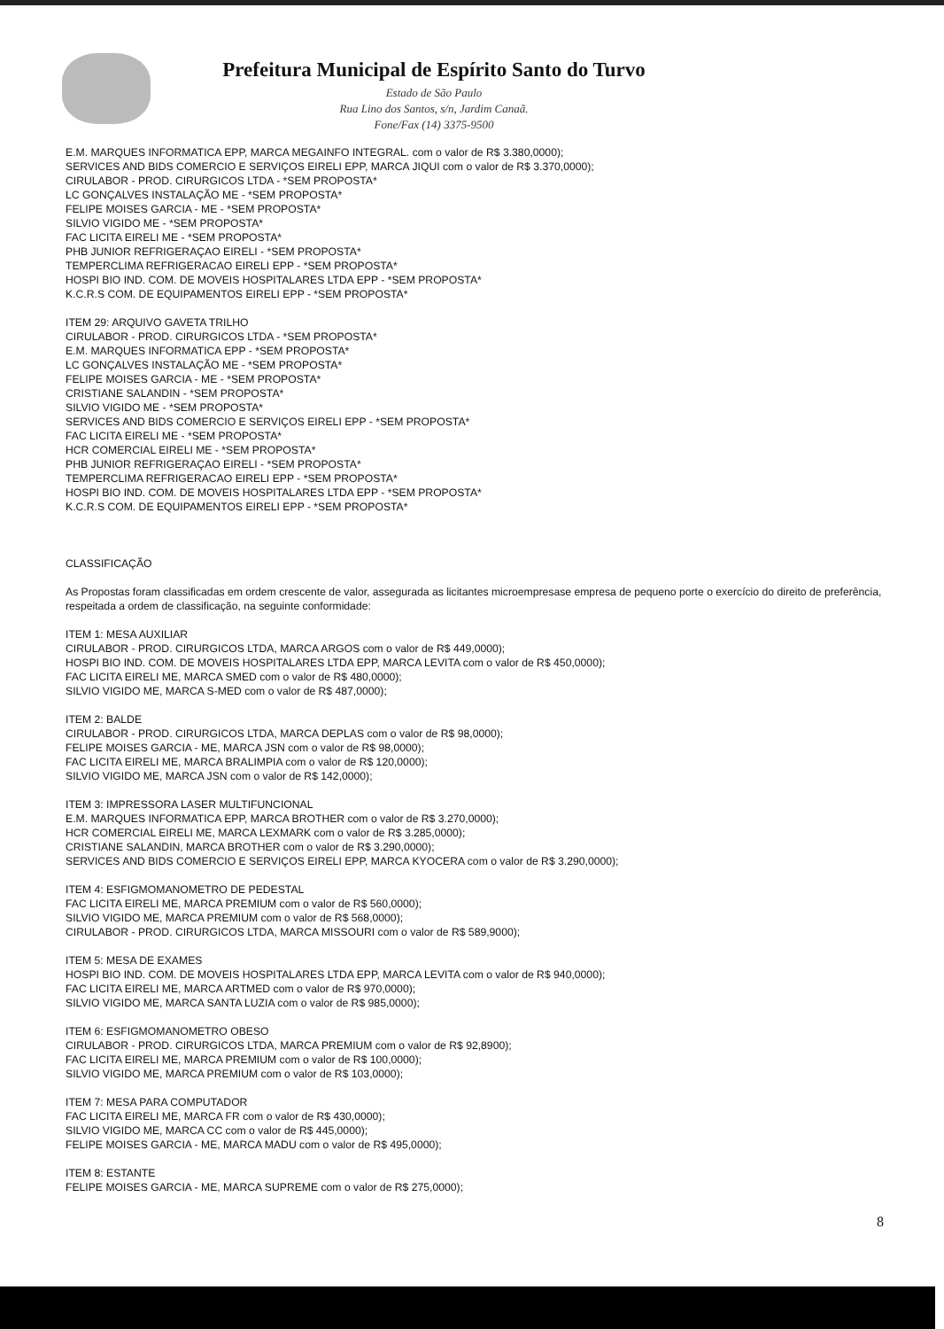Prefeitura Municipal de Espírito Santo do Turvo
Estado de São Paulo
Rua Lino dos Santos, s/n, Jardim Canaã.
Fone/Fax (14) 3375-9500
E.M. MARQUES INFORMATICA EPP, MARCA MEGAINFO INTEGRAL. com o valor de R$ 3.380,0000);
SERVICES AND BIDS COMERCIO E SERVIÇOS EIRELI EPP, MARCA JIQUI com o valor de R$ 3.370,0000);
CIRULABOR - PROD. CIRURGICOS LTDA - *SEM PROPOSTA*
LC GONÇALVES INSTALAÇÃO ME - *SEM PROPOSTA*
FELIPE MOISES GARCIA - ME - *SEM PROPOSTA*
SILVIO VIGIDO ME - *SEM PROPOSTA*
FAC LICITA EIRELI ME - *SEM PROPOSTA*
PHB JUNIOR REFRIGERAÇAO EIRELI - *SEM PROPOSTA*
TEMPERCLIMA REFRIGERACAO EIRELI EPP - *SEM PROPOSTA*
HOSPI BIO IND. COM. DE MOVEIS HOSPITALARES LTDA EPP - *SEM PROPOSTA*
K.C.R.S COM. DE EQUIPAMENTOS EIRELI EPP - *SEM PROPOSTA*
ITEM 29: ARQUIVO GAVETA TRILHO
CIRULABOR - PROD. CIRURGICOS LTDA - *SEM PROPOSTA*
E.M. MARQUES INFORMATICA EPP - *SEM PROPOSTA*
LC GONÇALVES INSTALAÇÃO ME - *SEM PROPOSTA*
FELIPE MOISES GARCIA - ME - *SEM PROPOSTA*
CRISTIANE SALANDIN - *SEM PROPOSTA*
SILVIO VIGIDO ME - *SEM PROPOSTA*
SERVICES AND BIDS COMERCIO E SERVIÇOS EIRELI EPP - *SEM PROPOSTA*
FAC LICITA EIRELI ME - *SEM PROPOSTA*
HCR COMERCIAL EIRELI ME - *SEM PROPOSTA*
PHB JUNIOR REFRIGERAÇAO EIRELI - *SEM PROPOSTA*
TEMPERCLIMA REFRIGERACAO EIRELI EPP - *SEM PROPOSTA*
HOSPI BIO IND. COM. DE MOVEIS HOSPITALARES LTDA EPP - *SEM PROPOSTA*
K.C.R.S COM. DE EQUIPAMENTOS EIRELI EPP - *SEM PROPOSTA*
CLASSIFICAÇÃO
As Propostas foram classificadas em ordem crescente de valor, assegurada as licitantes microempresase empresa de pequeno porte o exercício do direito de preferência, respeitada a ordem de classificação, na seguinte conformidade:
ITEM 1: MESA AUXILIAR
CIRULABOR - PROD. CIRURGICOS LTDA, MARCA ARGOS com o valor de R$ 449,0000);
HOSPI BIO IND. COM. DE MOVEIS HOSPITALARES LTDA EPP, MARCA LEVITA com o valor de R$ 450,0000);
FAC LICITA EIRELI ME, MARCA SMED com o valor de R$ 480,0000);
SILVIO VIGIDO ME, MARCA S-MED com o valor de R$ 487,0000);
ITEM 2: BALDE
CIRULABOR - PROD. CIRURGICOS LTDA, MARCA DEPLAS com o valor de R$ 98,0000);
FELIPE MOISES GARCIA - ME, MARCA JSN com o valor de R$ 98,0000);
FAC LICITA EIRELI ME, MARCA BRALIMPIA com o valor de R$ 120,0000);
SILVIO VIGIDO ME, MARCA JSN com o valor de R$ 142,0000);
ITEM 3: IMPRESSORA LASER MULTIFUNCIONAL
E.M. MARQUES INFORMATICA EPP, MARCA BROTHER com o valor de R$ 3.270,0000);
HCR COMERCIAL EIRELI ME, MARCA LEXMARK com o valor de R$ 3.285,0000);
CRISTIANE SALANDIN, MARCA BROTHER com o valor de R$ 3.290,0000);
SERVICES AND BIDS COMERCIO E SERVIÇOS EIRELI EPP, MARCA KYOCERA com o valor de R$ 3.290,0000);
ITEM 4: ESFIGMOMANOMETRO DE PEDESTAL
FAC LICITA EIRELI ME, MARCA PREMIUM com o valor de R$ 560,0000);
SILVIO VIGIDO ME, MARCA PREMIUM com o valor de R$ 568,0000);
CIRULABOR - PROD. CIRURGICOS LTDA, MARCA MISSOURI com o valor de R$ 589,9000);
ITEM 5: MESA DE EXAMES
HOSPI BIO IND. COM. DE MOVEIS HOSPITALARES LTDA EPP, MARCA LEVITA com o valor de R$ 940,0000);
FAC LICITA EIRELI ME, MARCA ARTMED com o valor de R$ 970,0000);
SILVIO VIGIDO ME, MARCA SANTA LUZIA com o valor de R$ 985,0000);
ITEM 6: ESFIGMOMANOMETRO OBESO
CIRULABOR - PROD. CIRURGICOS LTDA, MARCA PREMIUM com o valor de R$ 92,8900);
FAC LICITA EIRELI ME, MARCA PREMIUM com o valor de R$ 100,0000);
SILVIO VIGIDO ME, MARCA PREMIUM com o valor de R$ 103,0000);
ITEM 7: MESA PARA COMPUTADOR
FAC LICITA EIRELI ME, MARCA FR com o valor de R$ 430,0000);
SILVIO VIGIDO ME, MARCA CC com o valor de R$ 445,0000);
FELIPE MOISES GARCIA - ME, MARCA MADU com o valor de R$ 495,0000);
ITEM 8: ESTANTE
FELIPE MOISES GARCIA - ME, MARCA SUPREME com o valor de R$ 275,0000);
8